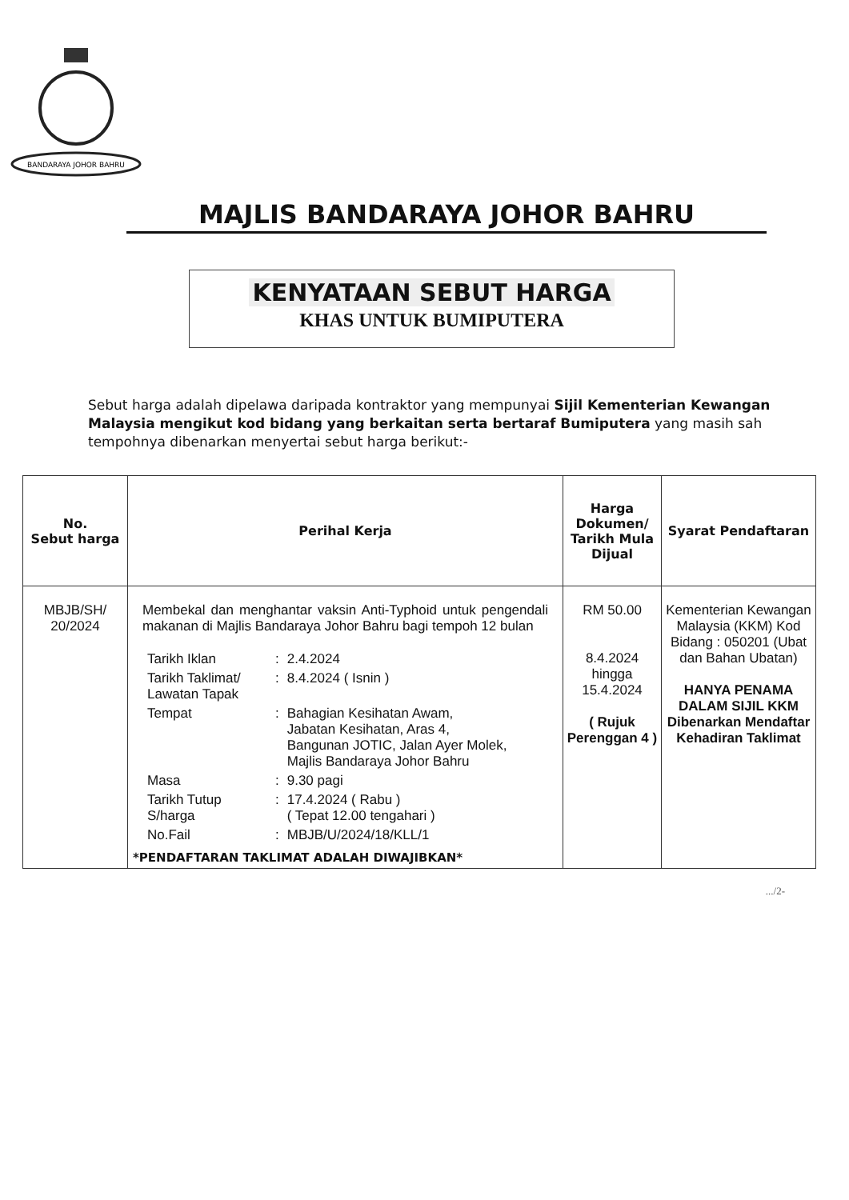BANDARAYA JOHOR BAHRU
MAJLIS BANDARAYA JOHOR BAHRU
KENYATAAN SEBUT HARGA
KHAS UNTUK BUMIPUTERA
Sebut harga adalah dipelawa daripada kontraktor yang mempunyai Sijil Kementerian Kewangan Malaysia mengikut kod bidang yang berkaitan serta bertaraf Bumiputera yang masih sah tempohnya dibenarkan menyertai sebut harga berikut:-
| No. Sebut harga | Perihal Kerja | Harga Dokumen/ Tarikh Mula Dijual | Syarat Pendaftaran |
| --- | --- | --- | --- |
| MBJB/SH/ 20/2024 | Membekal dan menghantar vaksin Anti-Typhoid untuk pengendali makanan di Majlis Bandaraya Johor Bahru bagi tempoh 12 bulan / Tarikh Iklan / : / 2.4.2024 / / Tarikh Taklimat/ Lawatan Tapak / : / 8.4.2024 ( Isnin ) / / Tempat / : / Bahagian Kesihatan Awam, Jabatan Kesihatan, Aras 4, Bangunan JOTIC, Jalan Ayer Molek, Majlis Bandaraya Johor Bahru / / Masa / : / 9.30 pagi / / Tarikh Tutup S/harga / : / 17.4.2024 ( Rabu ) ( Tepat 12.00 tengahari ) / / No.Fail / : / MBJB/U/2024/18/KLL/1 / *PENDAFTARAN TAKLIMAT ADALAH DIWAJIBKAN* | RM 50.00 8.4.2024 hingga 15.4.2024 ( Rujuk Perenggan 4 ) | Kementerian Kewangan Malaysia (KKM) Kod Bidang : 050201 (Ubat dan Bahan Ubatan) HANYA PENAMA DALAM SIJIL KKM Dibenarkan Mendaftar Kehadiran Taklimat |
.../2-